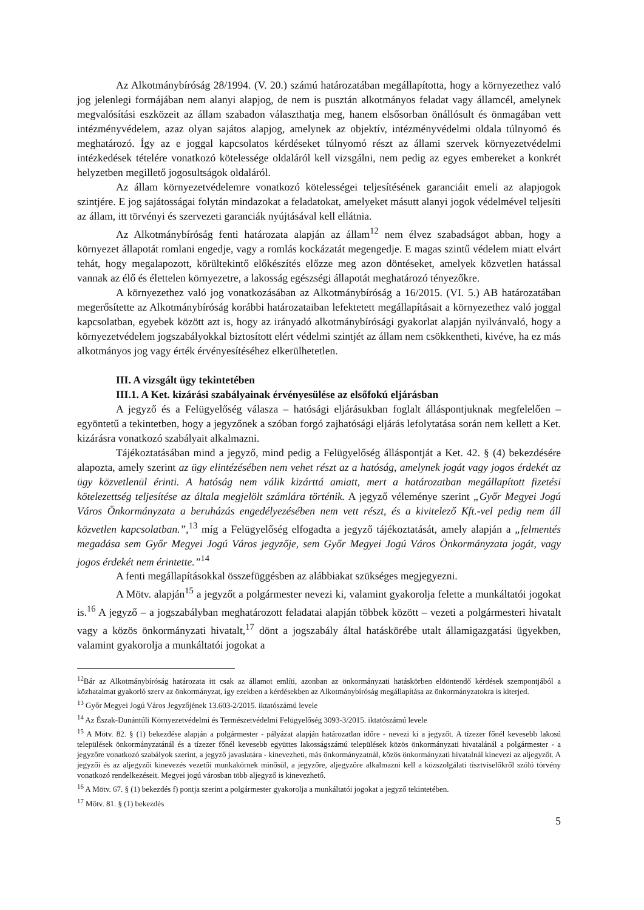Az Alkotmánybíróság 28/1994. (V. 20.) számú határozatában megállapította, hogy a környezethez való jog jelenlegi formájában nem alanyi alapjog, de nem is pusztán alkotmányos feladat vagy államcél, amelynek megvalósítási eszközeit az állam szabadon választhatja meg, hanem elsősorban önállósult és önmagában vett intézményvédelem, azaz olyan sajátos alapjog, amelynek az objektív, intézményvédelmi oldala túlnyomó és meghatározó. Így az e joggal kapcsolatos kérdéseket túlnyomó részt az állami szervek környezetvédelmi intézkedések tételére vonatkozó kötelessége oldaláról kell vizsgálni, nem pedig az egyes embereket a konkrét helyzetben megillető jogosultságok oldaláról.
Az állam környezetvédelemre vonatkozó kötelességei teljesítésének garanciáit emeli az alapjogok szintjére. E jog sajátosságai folytán mindazokat a feladatokat, amelyeket másutt alanyi jogok védelmével teljesíti az állam, itt törvényi és szervezeti garanciák nyújtásával kell ellátnia.
Az Alkotmánybíróság fenti határozata alapján az állam<sup>12</sup> nem élvez szabadságot abban, hogy a környezet állapotát romlani engedje, vagy a romlás kockázatát megengedje. E magas szintű védelem miatt elvárt tehát, hogy megalapozott, körültekintő előkészítés előzze meg azon döntéseket, amelyek közvetlen hatással vannak az élő és élettelen környezetre, a lakosság egészségi állapotát meghatározó tényezőkre.
A környezethez való jog vonatkozásában az Alkotmánybíróság a 16/2015. (VI. 5.) AB határozatában megerősítette az Alkotmánybíróság korábbi határozataiban lefektetett megállapításait a környezethez való joggal kapcsolatban, egyebek között azt is, hogy az irányadó alkotmánybírósági gyakorlat alapján nyilvánvaló, hogy a környezetvédelem jogszabályokkal biztosított elért védelmi szintjét az állam nem csökkentheti, kivéve, ha ez más alkotmányos jog vagy érték érvényesítéséhez elkerülhetetlen.
III. A vizsgált ügy tekintetében
III.1. A Ket. kizárási szabályainak érvényesülése az elsőfokú eljárásban
A jegyző és a Felügyelőség válasza – hatósági eljárásukban foglalt álláspontjuknak megfelelően – egyöntetű a tekintetben, hogy a jegyzőnek a szóban forgó zajhatósági eljárás lefolytatása során nem kellett a Ket. kizárásra vonatkozó szabályait alkalmazni.
Tájékoztatásában mind a jegyző, mind pedig a Felügyelőség álláspontját a Ket. 42. § (4) bekezdésére alapozta, amely szerint az ügy elintézésében nem vehet részt az a hatóság, amelynek jogát vagy jogos érdekét az ügy közvetlenül érinti. A hatóság nem válik kizárttá amiatt, mert a határozatban megállapított fizetési kötelezettség teljesítése az általa megjelölt számlára történik. A jegyző véleménye szerint „Győr Megyei Jogú Város Önkormányzata a beruházás engedélyezésében nem vett részt, és a kivitelező Kft.-vel pedig nem áll közvetlen kapcsolatban.”,<sup>13</sup> míg a Felügyelőség elfogadta a jegyző tájékoztatását, amely alapján a „felmentés megadása sem Győr Megyei Jogú Város jegyzője, sem Győr Megyei Jogú Város Önkormányzata jogát, vagy jogos érdekét nem érintette.”<sup>14</sup>
A fenti megállapításokkal összefüggésben az alábbiakat szükséges megjegyezni.
A Mötv. alapján<sup>15</sup> a jegyzőt a polgármester nevezi ki, valamint gyakorolja felette a munkáltatói jogokat is.<sup>16</sup> A jegyző – a jogszabályban meghatározott feladatai alapján többek között – vezeti a polgármesteri hivatalt vagy a közös önkormányzati hivatalt,<sup>17</sup> dönt a jogszabály által hatáskörébe utalt államigazgatási ügyekben, valamint gyakorolja a munkáltatói jogokat a
<sup>12</sup>Bár az Alkotmánybíróság határozata itt csak az államot említi, azonban az önkormányzati hatáskörben eldöntendő kérdések szempontjából a közhatalmat gyakorló szerv az önkormányzat, így ezekben a kérdésekben az Alkotmánybíróság megállapítása az önkormányzatokra is kiterjed.
<sup>13</sup> Győr Megyei Jogú Város Jegyzőjének 13.603-2/2015. iktatószámú levele
<sup>14</sup> Az Észak-Dunántúli Környezetvédelmi és Természetvédelmi Felügyelőség 3093-3/2015. iktatószámú levele
<sup>15</sup> A Mötv. 82. § (1) bekezdése alapján a polgármester - pályázat alapján határozatlan időre - nevezi ki a jegyzőt. A tízezer főnél kevesebb lakosú települések önkormányzatánál és a tízezer főnél kevesebb együttes lakosságszámú települések közös önkormányzati hivatalánál a polgármester - a jegyzőre vonatkozó szabályok szerint, a jegyző javaslatára - kinevezheti, más önkormányzatnál, közös önkormányzati hivatalnál kinevezi az aljegyzőt. A jegyzői és az aljegyzői kinevezés vezetői munkakörnek minősül, a jegyzőre, aljegyzőre alkalmazni kell a közszolgálati tisztviselőkről szóló törvény vonatkozó rendelkezéseit. Megyei jogú városban több aljegyző is kinevezhető.
<sup>16</sup> A Mötv. 67. § (1) bekezdés f) pontja szerint a polgármester gyakorolja a munkáltatói jogokat a jegyző tekintetében.
<sup>17</sup> Mötv. 81. § (1) bekezdés
5